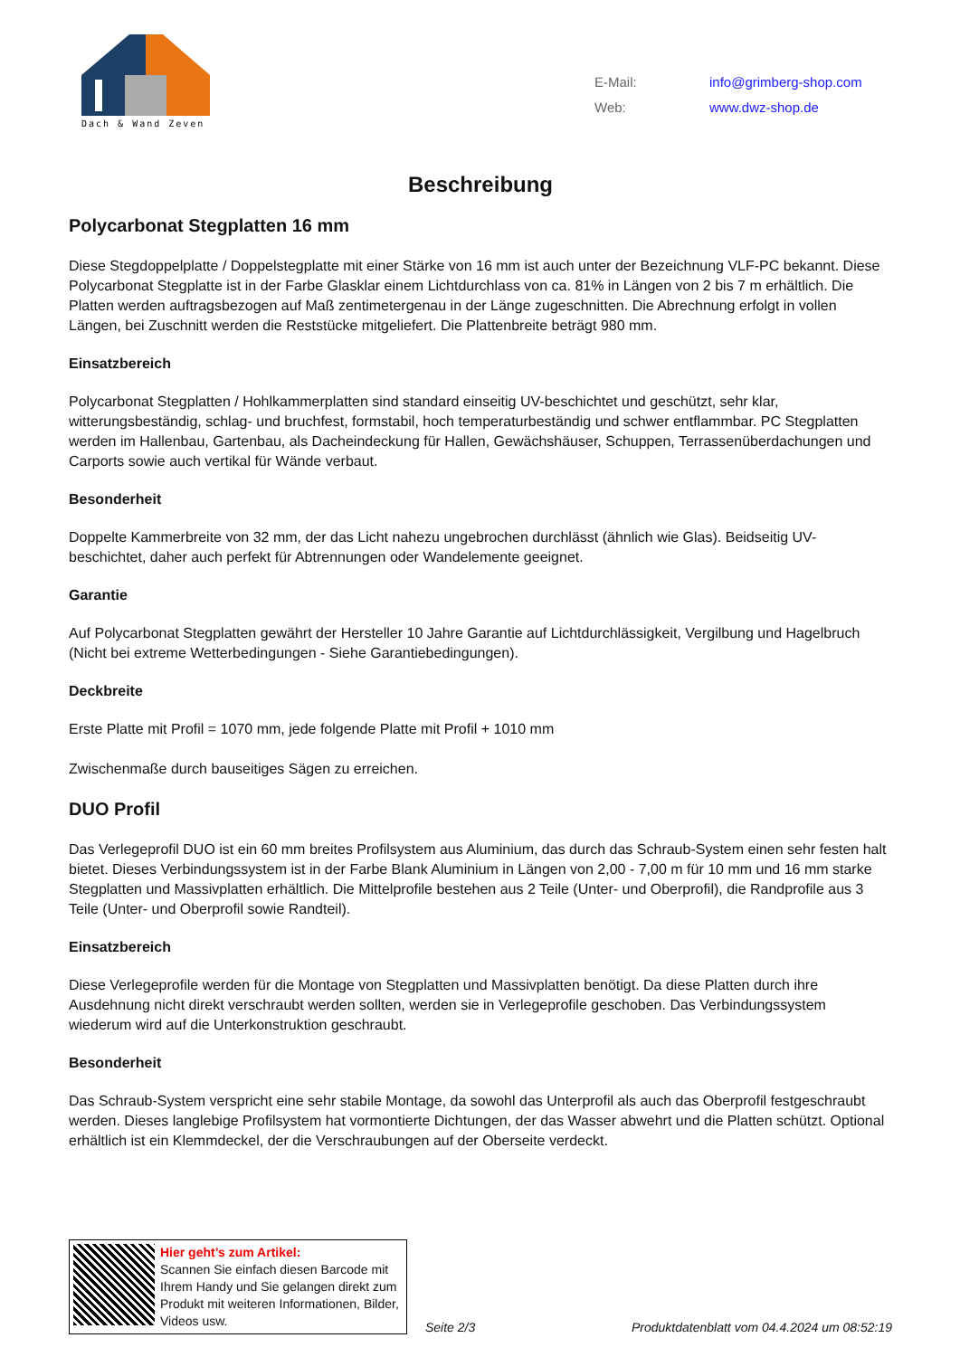Dach & Wand Zeven
| E-Mail: | info@grimberg-shop.com |
| Web: | www.dwz-shop.de |
Beschreibung
Polycarbonat Stegplatten 16 mm
Diese Stegdoppelplatte / Doppelstegplatte mit einer Stärke von 16 mm ist auch unter der Bezeichnung VLF-PC bekannt. Diese Polycarbonat Stegplatte ist in der Farbe Glasklar einem Lichtdurchlass von ca. 81% in Längen von 2 bis 7 m erhältlich. Die Platten werden auftragsbezogen auf Maß zentimetergenau in der Länge zugeschnitten. Die Abrechnung erfolgt in vollen Längen, bei Zuschnitt werden die Reststücke mitgeliefert. Die Plattenbreite beträgt 980 mm.
Einsatzbereich
Polycarbonat Stegplatten / Hohlkammerplatten sind standard einseitig UV-beschichtet und geschützt, sehr klar, witterungsbeständig, schlag- und bruchfest, formstabil, hoch temperaturbeständig und schwer entflammbar. PC Stegplatten werden im Hallenbau, Gartenbau, als Dacheindeckung für Hallen, Gewächshäuser, Schuppen, Terrassenüberdachungen und Carports sowie auch vertikal für Wände verbaut.
Besonderheit
Doppelte Kammerbreite von 32 mm, der das Licht nahezu ungebrochen durchlässt (ähnlich wie Glas). Beidseitig UV-beschichtet, daher auch perfekt für Abtrennungen oder Wandelemente geeignet.
Garantie
Auf Polycarbonat Stegplatten gewährt der Hersteller 10 Jahre Garantie auf Lichtdurchlässigkeit, Vergilbung und Hagelbruch (Nicht bei extreme Wetterbedingungen - Siehe Garantiebedingungen).
Deckbreite
Erste Platte mit Profil = 1070 mm, jede folgende Platte mit Profil + 1010 mm
Zwischenmaße durch bauseitiges Sägen zu erreichen.
DUO Profil
Das Verlegeprofil DUO ist ein 60 mm breites Profilsystem aus Aluminium, das durch das Schraub-System einen sehr festen halt bietet. Dieses Verbindungssystem ist in der Farbe Blank Aluminium in Längen von 2,00 - 7,00 m für 10 mm und 16 mm starke Stegplatten und Massivplatten erhältlich. Die Mittelprofile bestehen aus 2 Teile (Unter- und Oberprofil), die Randprofile aus 3 Teile (Unter- und Oberprofil sowie Randteil).
Einsatzbereich
Diese Verlegeprofile werden für die Montage von Stegplatten und Massivplatten benötigt. Da diese Platten durch ihre Ausdehnung nicht direkt verschraubt werden sollten, werden sie in Verlegeprofile geschoben. Das Verbindungssystem wiederum wird auf die Unterkonstruktion geschraubt.
Besonderheit
Das Schraub-System verspricht eine sehr stabile Montage, da sowohl das Unterprofil als auch das Oberprofil festgeschraubt werden. Dieses langlebige Profilsystem hat vormontierte Dichtungen, der das Wasser abwehrt und die Platten schützt. Optional erhältlich ist ein Klemmdeckel, der die Verschraubungen auf der Oberseite verdeckt.
Hier geht’s zum Artikel:
Scannen Sie einfach diesen Barcode mit Ihrem Handy und Sie gelangen direkt zum Produkt mit weiteren Informationen, Bilder, Videos usw.
Seite 2/3
Produktdatenblatt vom 04.4.2024 um 08:52:19